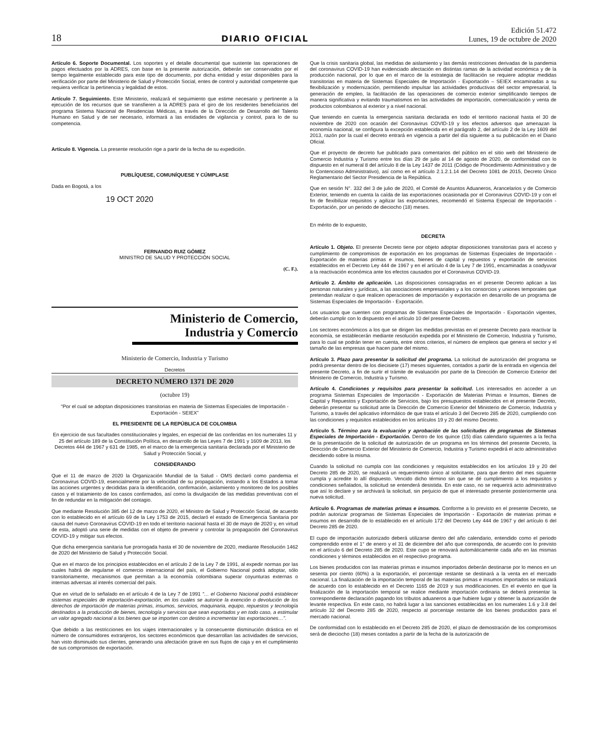18 DIARIO OFICIAL Edición 51.472
Lunes, 19 de octubre de 2020
Artículo 6. Soporte Documental. Los soportes y el detalle documental que sustente las operaciones de pagos efectuados por la ADRES, con base en la presente autorización, deberán ser conservados por el tiempo legalmente establecido para este tipo de documento, por dicha entidad y estar disponibles para la verificación por parte del Ministerio de Salud y Protección Social, entes de control y autoridad competente que requiera verificar la pertinencia y legalidad de estos.
Artículo 7. Seguimiento. Este Ministerio, realizará el seguimiento que estime necesario y pertinente a la ejecución de los recursos que se transfieren a la ADRES para el giro de los residentes beneficiarios del programa Sistema Nacional de Residencias Médicas, a través de la Dirección de Desarrollo del Talento Humano en Salud y de ser necesario, informará a las entidades de vigilancia y control, para lo de su competencia.
Artículo 8. Vigencia. La presente resolución rige a partir de la fecha de su expedición.
PUBLÍQUESE, COMUNÍQUESE Y CÚMPLASE
Dada en Bogotá, a los
19 OCT 2020
FERNANDO RUIZ GÓMEZ
MINISTRO DE SALUD Y PROTECCIÓN SOCIAL
(C. F.).
Ministerio de Comercio,
Industria y Comercio
Ministerio de Comercio, Industria y Turismo
Decretos
DECRETO NÚMERO 1371 DE 2020
(octubre 19)
“Por el cual se adoptan disposiciones transitorias en materia de Sistemas Especiales de Importación - Exportación - SEIEX”
EL PRESIDENTE DE LA REPÚBLICA DE COLOMBIA
En ejercicio de sus facultades constitucionales y legales, en especial de las conferidas en los numerales 11 y 25 del artículo 189 de la Constitución Política, en desarrollo de las Leyes 7 de 1991 y 1609 de 2013, los Decretos 444 de 1967 y 631 de 1985, en el marco de la emergencia sanitaria declarada por el Ministerio de Salud y Protección Social, y
CONSIDERANDO
Que el 11 de marzo de 2020 la Organización Mundial de la Salud - OMS declaró como pandemia el Coronavirus COVID-19, esencialmente por la velocidad de su propagación, instando a los Estados a tomar las acciones urgentes y decididas para la identificación, confirmación, aislamiento y monitoreo de los posibles casos y el tratamiento de los casos confirmados, así como la divulgación de las medidas preventivas con el fin de redundar en la mitigación del contagio.
Que mediante Resolución 385 del 12 de marzo de 2020, el Ministro de Salud y Protección Social, de acuerdo con lo establecido en el artículo 69 de la Ley 1753 de 2015, declaró el estado de Emergencia Sanitaria por causa del nuevo Coronavirus COVID-19 en todo el territorio nacional hasta el 30 de mayo de 2020 y, en virtud de esta, adoptó una serie de medidas con el objeto de prevenir y controlar la propagación del Coronavirus COVID-19 y mitigar sus efectos.
Que dicha emergencia sanitaria fue prorrogada hasta el 30 de noviembre de 2020, mediante Resolución 1462 de 2020 del Ministerio de Salud y Protección Social.
Que en el marco de los principios establecidos en el artículo 2 de la Ley 7 de 1991, al expedir normas por las cuales habrá de regularse el comercio internacional del país, el Gobierno Nacional podrá adoptar, sólo transitoriamente, mecanismos que permitan a la economía colombiana superar coyunturas externas o internas adversas al interés comercial del país.
Que en virtud de lo señalado en el artículo 4 de la Ley 7 de 1991 “… el Gobierno Nacional podrá establecer sistemas especiales de importación-exportación, en los cuales se autorice la exención o devolución de los derechos de importación de materias primas, insumos, servicios, maquinaria, equipo, repuestos y tecnología destinados a la producción de bienes, tecnología y servicios que sean exportados y en todo caso, a estimular un valor agregado nacional a los bienes que se importen con destino a incrementar las exportaciones…”.
Que debido a las restricciones en los viajes internacionales y la consecuente disminución drástica en el número de consumidores extranjeros, los sectores económicos que desarrollan las actividades de servicios, han visto disminuido sus clientes, generando una afectación grave en sus flujos de caja y en el cumplimiento de sus compromisos de exportación.
Que la crisis sanitaria global, las medidas de aislamiento y las demás restricciones derivadas de la pandemia del coronavirus COVID-19 han evidenciado afectación en distintas ramas de la actividad económica y de la producción nacional, por lo que en el marco de la estrategia de facilitación se requiere adoptar medidas transitorias en materia de Sistemas Especiales de Importación - Exportación – SEIEX encaminadas a su flexibilización y modernización, permitiendo impulsar las actividades productivas del sector empresarial, la generación de empleo, la facilitación de las operaciones de comercio exterior simplificando tiempos de manera significativa y evitando traumatismos en las actividades de importación, comercialización y venta de productos colombianos al exterior y a nivel nacional.
Que teniendo en cuenta la emergencia sanitaria declarada en todo el territorio nacional hasta el 30 de noviembre de 2020 con ocasión del Coronavirus COVID-19 y los efectos adversos que amenazan la economía nacional, se configura la excepción establecida en el parágrafo 2, del artículo 2 de la Ley 1609 del 2013, razón por la cual el decreto entrará en vigencia a partir del día siguiente a su publicación en el Diario Oficial.
Que el proyecto de decreto fue publicado para comentarios del público en el sitio web del Ministerio de Comercio Industria y Turismo entre los días 29 de julio al 14 de agosto de 2020, de conformidad con lo dispuesto en el numeral 8 del artículo 8 de la Ley 1437 de 2011 (Código de Procedimiento Administrativo y de lo Contencioso Administrativo), así como en el artículo 2.1.2.1.14 del Decreto 1081 de 2015, Decreto Único Reglamentario del Sector Presidencia de la República.
Que en sesión N°. 332 del 3 de julio de 2020, el Comité de Asuntos Aduaneros, Arancelarios y de Comercio Exterior, teniendo en cuenta la caída de las exportaciones ocasionada por el Coronavirus COVID-19 y con el fin de flexibilizar requisitos y agilizar las exportaciones, recomendó el Sistema Especial de Importación - Exportación, por un periodo de dieciocho (18) meses.
En mérito de lo expuesto,
DECRETA
Artículo 1. Objeto. El presente Decreto tiene por objeto adoptar disposiciones transitorias para el acceso y cumplimiento de compromisos de exportación en los programas de Sistemas Especiales de Importación - Exportación de materias primas e insumos, bienes de capital y repuestos y exportación de servicios establecidos en el Decreto Ley 444 de 1967 y en el artículo 4 de la Ley 7 de 1991, encaminadas a coadyuvar a la reactivación económica ante los efectos causados por el Coronavirus COVID-19.
Artículo 2. Ámbito de aplicación. Las disposiciones consagradas en el presente Decreto aplican a las personas naturales y jurídicas, a las asociaciones empresariales y a los consorcios y uniones temporales que pretendan realizar o que realicen operaciones de importación y exportación en desarrollo de un programa de Sistemas Especiales de Importación - Exportación.
Los usuarios que cuenten con programas de Sistemas Especiales de Importación - Exportación vigentes, deberán cumplir con lo dispuesto en el artículo 10 del presente Decreto.
Los sectores económicos a los que se dirigen las medidas previstas en el presente Decreto para reactivar la economía, se establecerán mediante resolución expedida por el Ministerio de Comercio, Industria y Turismo, para lo cual se podrán tener en cuenta, entre otros criterios, el número de empleos que genera el sector y el tamaño de las empresas que hacen parte del mismo.
Artículo 3. Plazo para presentar la solicitud del programa. La solicitud de autorización del programa se podrá presentar dentro de los diecisiete (17) meses siguientes, contados a partir de la entrada en vigencia del presente Decreto, a fin de surtir el trámite de evaluación por parte de la Dirección de Comercio Exterior del Ministerio de Comercio, Industria y Turismo.
Artículo 4. Condiciones y requisitos para presentar la solicitud. Los interesados en acceder a un programa Sistemas Especiales de Importación - Exportación de Materias Primas e Insumos, Bienes de Capital y Repuestos y Exportación de Servicios, bajo los presupuestos establecidos en el presente Decreto, deberán presentar su solicitud ante la Dirección de Comercio Exterior del Ministerio de Comercio, Industria y Turismo, a través del aplicativo informático de que trata el artículo 3 del Decreto 285 de 2020, cumpliendo con las condiciones y requisitos establecidos en los artículos 19 y 20 del mismo Decreto.
Artículo 5. Término para la evaluación y aprobación de las solicitudes de programas de Sistemas Especiales de Importación - Exportación. Dentro de los quince (15) días calendario siguientes a la fecha de la presentación de la solicitud de autorización de un programa en los términos del presente Decreto, la Dirección de Comercio Exterior del Ministerio de Comercio, Industria y Turismo expedirá el acto administrativo decidiendo sobre la misma.
Cuando la solicitud no cumpla con las condiciones y requisitos establecidos en los artículos 19 y 20 del Decreto 285 de 2020, se realizará un requerimiento único al solicitante, para que dentro del mes siguiente cumpla y acredite lo allí dispuesto. Vencido dicho término sin que se dé cumplimiento a los requisitos y condiciones señalados, la solicitud se entenderá desistida. En este caso, no se requerirá acto administrativo que así lo declare y se archivará la solicitud, sin perjuicio de que el interesado presente posteriormente una nueva solicitud.
Artículo 6. Programas de materias primas e insumos. Conforme a lo previsto en el presente Decreto, se podrán autorizar programas de Sistemas Especiales de Importación - Exportación de materias primas e insumos en desarrollo de lo establecido en el artículo 172 del Decreto Ley 444 de 1967 y del artículo 6 del Decreto 285 de 2020.
El cupo de importación autorizado deberá utilizarse dentro del año calendario, entendido como el periodo comprendido entre el 1° de enero y el 31 de diciembre del año que corresponda, de acuerdo con lo previsto en el artículo 6 del Decreto 285 de 2020. Este cupo se renovará automáticamente cada año en las mismas condiciones y términos establecidos en el respectivo programa.
Los bienes producidos con las materias primas e insumos importados deberán destinarse por lo menos en un sesenta por ciento (60%) a la exportación, el porcentaje restante se destinará a la venta en el mercado nacional. La finalización de la importación temporal de las materias primas e insumos importados se realizará de acuerdo con lo establecido en el Decreto 1165 de 2019 y sus modificaciones. En el evento en que la finalización de la importación temporal se realice mediante importación ordinaria se deberá presentar la correspondiente declaración pagando los tributos aduaneros a que hubiere lugar y obtener la autorización de levante respectiva. En este caso, no habrá lugar a las sanciones establecidas en los numerales 1.6 y 3.8 del artículo 32 del Decreto 285 de 2020, respecto al porcentaje restante de los bienes producidos para el mercado nacional.
De conformidad con lo establecido en el Decreto 285 de 2020, el plazo de demostración de los compromisos será de dieciocho (18) meses contados a partir de la fecha de la autorización de